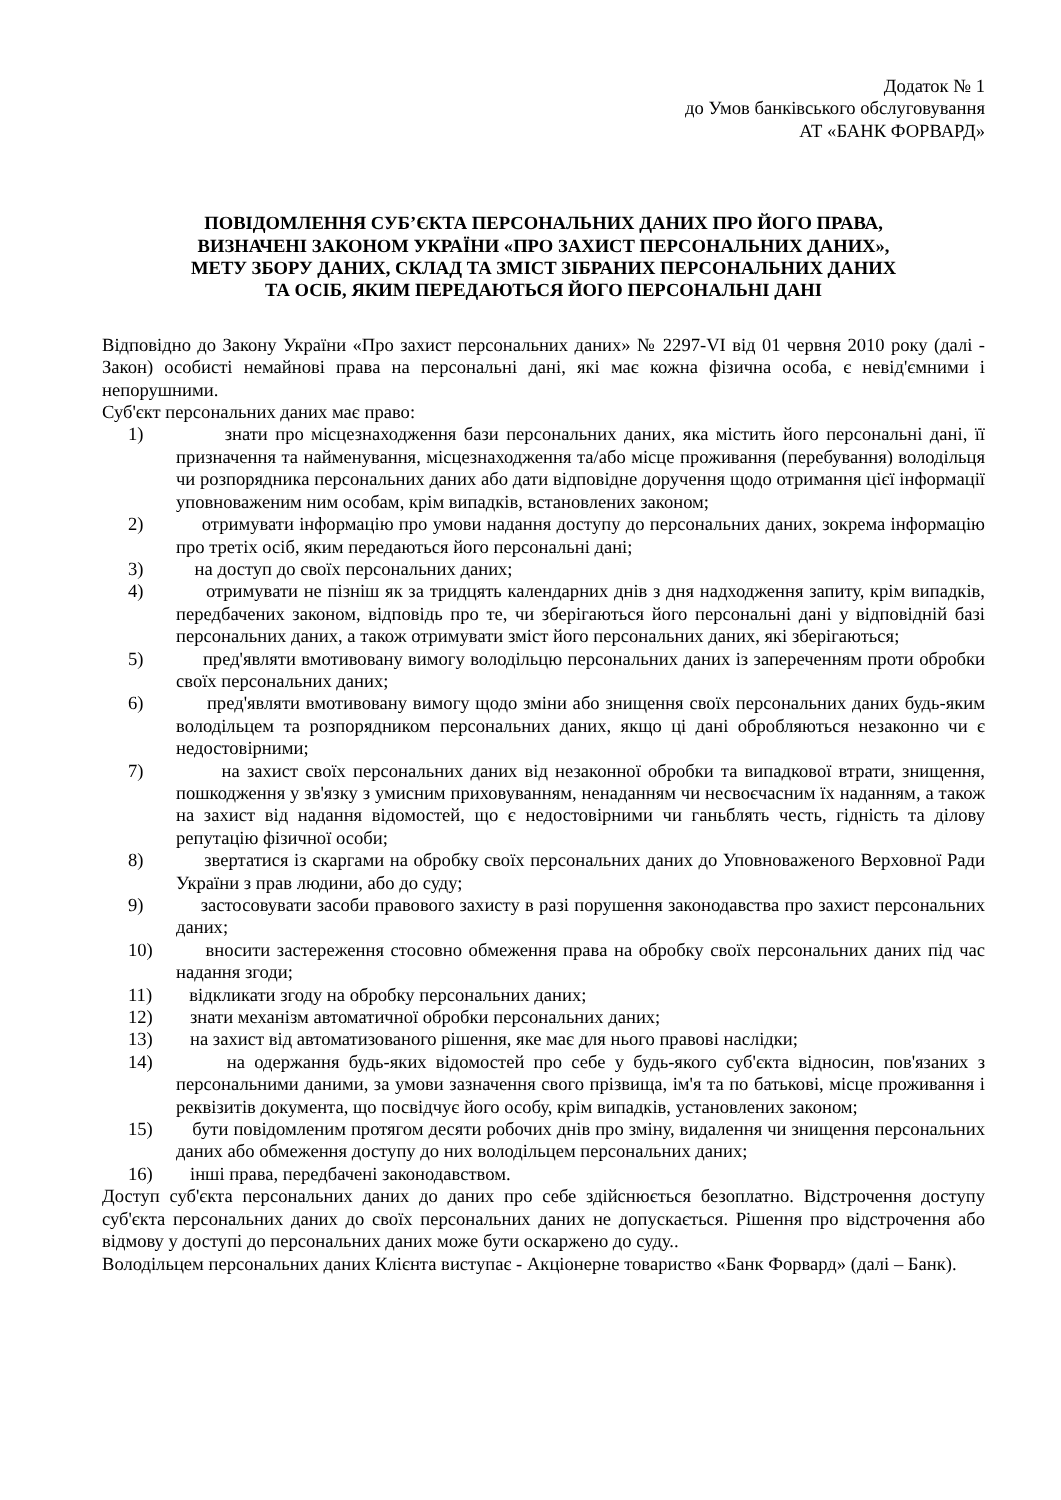Додаток № 1
до Умов банківського обслуговування
АТ «БАНК ФОРВАРД»
ПОВІДОМЛЕННЯ СУБ’ЄКТА ПЕРСОНАЛЬНИХ ДАНИХ ПРО ЙОГО ПРАВА,
ВИЗНАЧЕНІ ЗАКОНОМ УКРАЇНИ «ПРО ЗАХИСТ ПЕРСОНАЛЬНИХ ДАНИХ»,
МЕТУ ЗБОРУ ДАНИХ, СКЛАД ТА ЗМІСТ ЗІБРАНИХ ПЕРСОНАЛЬНИХ ДАНИХ
ТА ОСІБ, ЯКИМ ПЕРЕДАЮТЬСЯ ЙОГО ПЕРСОНАЛЬНІ ДАНІ
Відповідно до Закону України «Про захист персональних даних» № 2297-VI від 01 червня 2010 року (далі - Закон) особисті немайнові права на персональні дані, які має кожна фізична особа, є невід'ємними і непорушними.
Суб'єкт персональних даних має право:
1) знати про місцезнаходження бази персональних даних, яка містить його персональні дані, її призначення та найменування, місцезнаходження та/або місце проживання (перебування) володільця чи розпорядника персональних даних або дати відповідне доручення щодо отримання цієї інформації уповноваженим ним особам, крім випадків, встановлених законом;
2) отримувати інформацію про умови надання доступу до персональних даних, зокрема інформацію про третіх осіб, яким передаються його персональні дані;
3) на доступ до своїх персональних даних;
4) отримувати не пізніш як за тридцять календарних днів з дня надходження запиту, крім випадків, передбачених законом, відповідь про те, чи зберігаються його персональні дані у відповідній базі персональних даних, а також отримувати зміст його персональних даних, які зберігаються;
5) пред'являти вмотивовану вимогу володільцю персональних даних із запереченням проти обробки своїх персональних даних;
6) пред'являти вмотивовану вимогу щодо зміни або знищення своїх персональних даних будь-яким володільцем та розпорядником персональних даних, якщо ці дані обробляються незаконно чи є недостовірними;
7) на захист своїх персональних даних від незаконної обробки та випадкової втрати, знищення, пошкодження у зв'язку з умисним приховуванням, ненаданням чи несвоєчасним їх наданням, а також на захист від надання відомостей, що є недостовірними чи ганьблять честь, гідність та ділову репутацію фізичної особи;
8) звертатися із скаргами на обробку своїх персональних даних до Уповноваженого Верховної Ради України з прав людини, або до суду;
9) застосовувати засоби правового захисту в разі порушення законодавства про захист персональних даних;
10) вносити застереження стосовно обмеження права на обробку своїх персональних даних під час надання згоди;
11) відкликати згоду на обробку персональних даних;
12) знати механізм автоматичної обробки персональних даних;
13) на захист від автоматизованого рішення, яке має для нього правові наслідки;
14) на одержання будь-яких відомостей про себе у будь-якого суб'єкта відносин, пов'язаних з персональними даними, за умови зазначення свого прізвища, ім'я та по батькові, місце проживання і реквізитів документа, що посвідчує його особу, крім випадків, установлених законом;
15) бути повідомленим протягом десяти робочих днів про зміну, видалення чи знищення персональних даних або обмеження доступу до них володільцем персональних даних;
16) інші права, передбачені законодавством.
Доступ суб'єкта персональних даних до даних про себе здійснюється безоплатно. Відстрочення доступу суб'єкта персональних даних до своїх персональних даних не допускається. Рішення про відстрочення або відмову у доступі до персональних даних може бути оскаржено до суду..
Володільцем персональних даних Клієнта виступає - Акціонерне товариство «Банк Форвард» (далі – Банк).